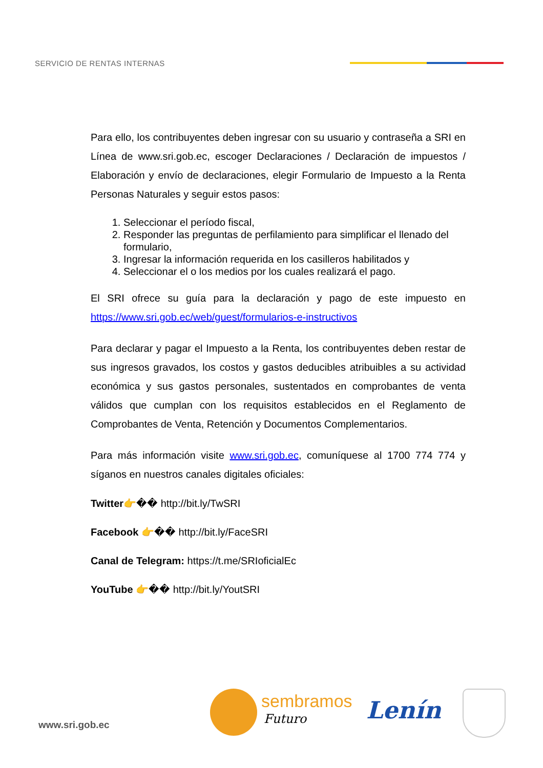SERVICIO DE RENTAS INTERNAS
Para ello, los contribuyentes deben ingresar con su usuario y contraseña a SRI en Línea de www.sri.gob.ec, escoger Declaraciones / Declaración de impuestos / Elaboración y envío de declaraciones, elegir Formulario de Impuesto a la Renta Personas Naturales y seguir estos pasos:
1. Seleccionar el período fiscal,
2. Responder las preguntas de perfilamiento para simplificar el llenado del formulario,
3. Ingresar la información requerida en los casilleros habilitados y
4. Seleccionar el o los medios por los cuales realizará el pago.
El SRI ofrece su guía para la declaración y pago de este impuesto en https://www.sri.gob.ec/web/guest/formularios-e-instructivos
Para declarar y pagar el Impuesto a la Renta, los contribuyentes deben restar de sus ingresos gravados, los costos y gastos deducibles atribuibles a su actividad económica y sus gastos personales, sustentados en comprobantes de venta válidos que cumplan con los requisitos establecidos en el Reglamento de Comprobantes de Venta, Retención y Documentos Complementarios.
Para más información visite www.sri.gob.ec, comuníquese al 1700 774 774 y síganos en nuestros canales digitales oficiales:
Twitter👉�� http://bit.ly/TwSRI
Facebook 👉�� http://bit.ly/FaceSRI
Canal de Telegram: https://t.me/SRIoficialEc
YouTube 👉�� http://bit.ly/YoutSRI
www.sri.gob.ec
sembramos
Futuro Lenín